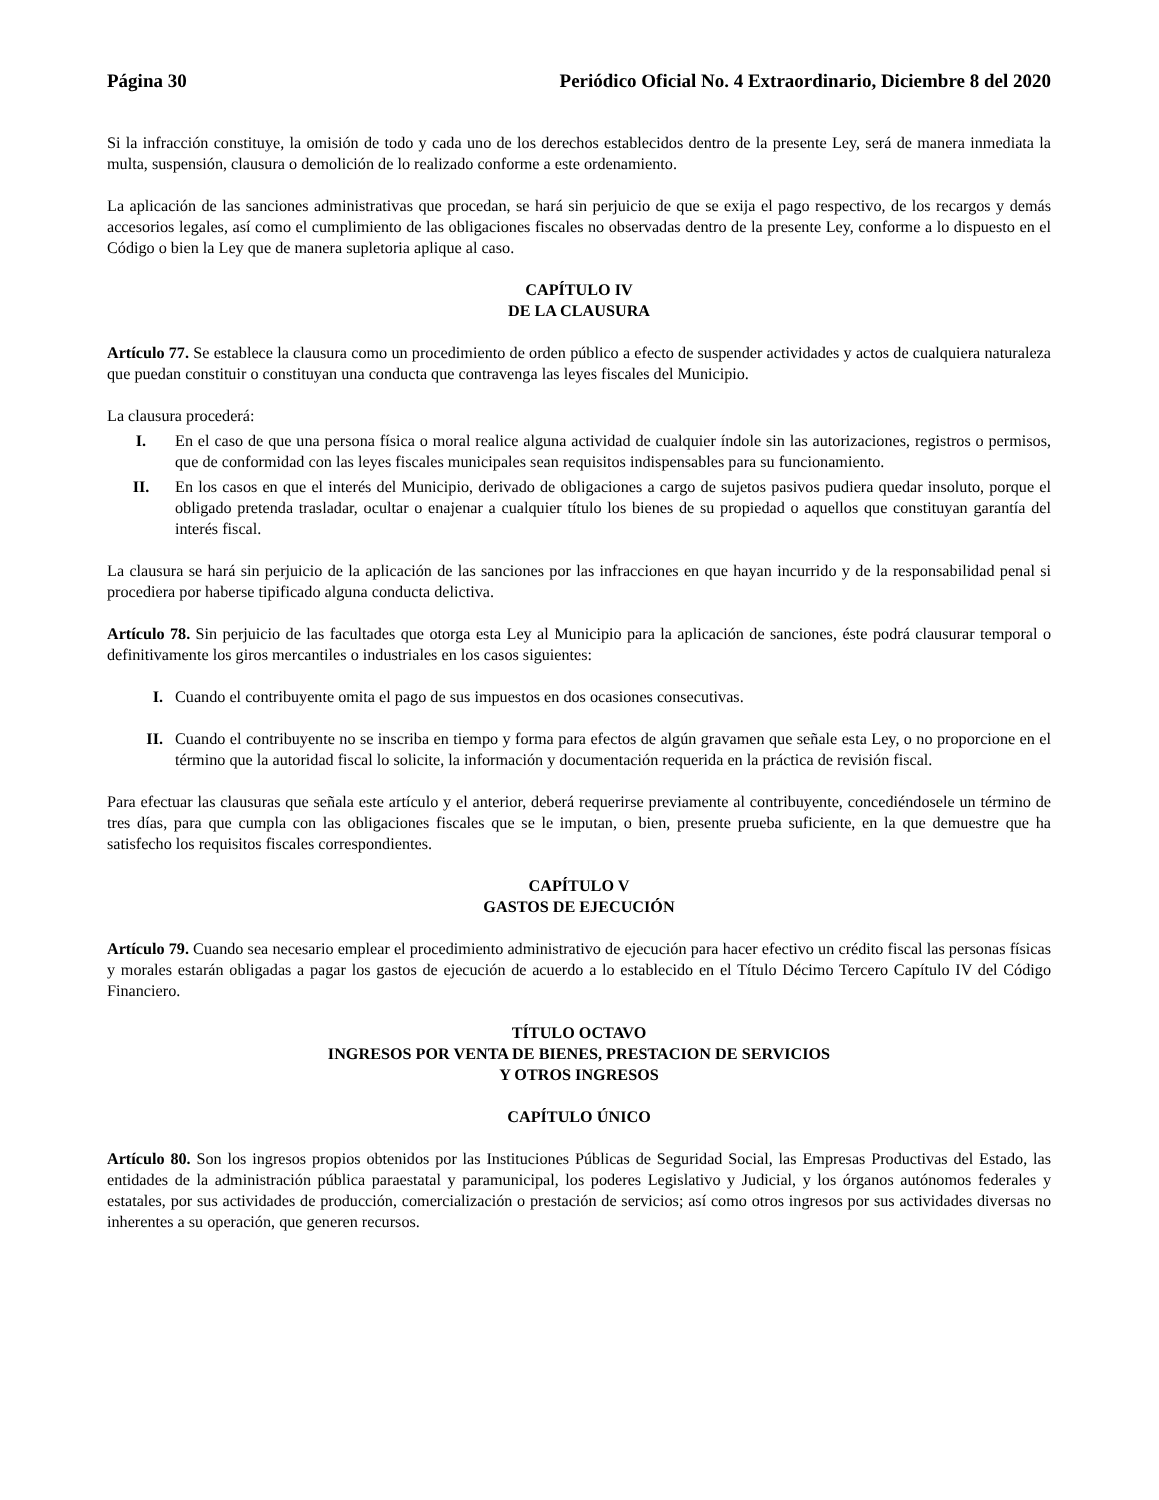Página 30 Periódico Oficial No. 4 Extraordinario, Diciembre 8 del 2020
Si la infracción constituye, la omisión de todo y cada uno de los derechos establecidos dentro de la presente Ley, será de manera inmediata la multa, suspensión, clausura o demolición de lo realizado conforme a este ordenamiento.
La aplicación de las sanciones administrativas que procedan, se hará sin perjuicio de que se exija el pago respectivo, de los recargos y demás accesorios legales, así como el cumplimiento de las obligaciones fiscales no observadas dentro de la presente Ley, conforme a lo dispuesto en el Código o bien la Ley que de manera supletoria aplique al caso.
CAPÍTULO IV
DE LA CLAUSURA
Artículo 77. Se establece la clausura como un procedimiento de orden público a efecto de suspender actividades y actos de cualquiera naturaleza que puedan constituir o constituyan una conducta que contravenga las leyes fiscales del Municipio.
La clausura procederá:
I. En el caso de que una persona física o moral realice alguna actividad de cualquier índole sin las autorizaciones, registros o permisos, que de conformidad con las leyes fiscales municipales sean requisitos indispensables para su funcionamiento.
II. En los casos en que el interés del Municipio, derivado de obligaciones a cargo de sujetos pasivos pudiera quedar insoluto, porque el obligado pretenda trasladar, ocultar o enajenar a cualquier título los bienes de su propiedad o aquellos que constituyan garantía del interés fiscal.
La clausura se hará sin perjuicio de la aplicación de las sanciones por las infracciones en que hayan incurrido y de la responsabilidad penal si procediera por haberse tipificado alguna conducta delictiva.
Artículo 78. Sin perjuicio de las facultades que otorga esta Ley al Municipio para la aplicación de sanciones, éste podrá clausurar temporal o definitivamente los giros mercantiles o industriales en los casos siguientes:
I. Cuando el contribuyente omita el pago de sus impuestos en dos ocasiones consecutivas.
II. Cuando el contribuyente no se inscriba en tiempo y forma para efectos de algún gravamen que señale esta Ley, o no proporcione en el término que la autoridad fiscal lo solicite, la información y documentación requerida en la práctica de revisión fiscal.
Para efectuar las clausuras que señala este artículo y el anterior, deberá requerirse previamente al contribuyente, concediéndosele un término de tres días, para que cumpla con las obligaciones fiscales que se le imputan, o bien, presente prueba suficiente, en la que demuestre que ha satisfecho los requisitos fiscales correspondientes.
CAPÍTULO V
GASTOS DE EJECUCIÓN
Artículo 79. Cuando sea necesario emplear el procedimiento administrativo de ejecución para hacer efectivo un crédito fiscal las personas físicas y morales estarán obligadas a pagar los gastos de ejecución de acuerdo a lo establecido en el Título Décimo Tercero Capítulo IV del Código Financiero.
TÍTULO OCTAVO
INGRESOS POR VENTA DE BIENES, PRESTACION DE SERVICIOS
Y OTROS INGRESOS
CAPÍTULO ÚNICO
Artículo 80. Son los ingresos propios obtenidos por las Instituciones Públicas de Seguridad Social, las Empresas Productivas del Estado, las entidades de la administración pública paraestatal y paramunicipal, los poderes Legislativo y Judicial, y los órganos autónomos federales y estatales, por sus actividades de producción, comercialización o prestación de servicios; así como otros ingresos por sus actividades diversas no inherentes a su operación, que generen recursos.